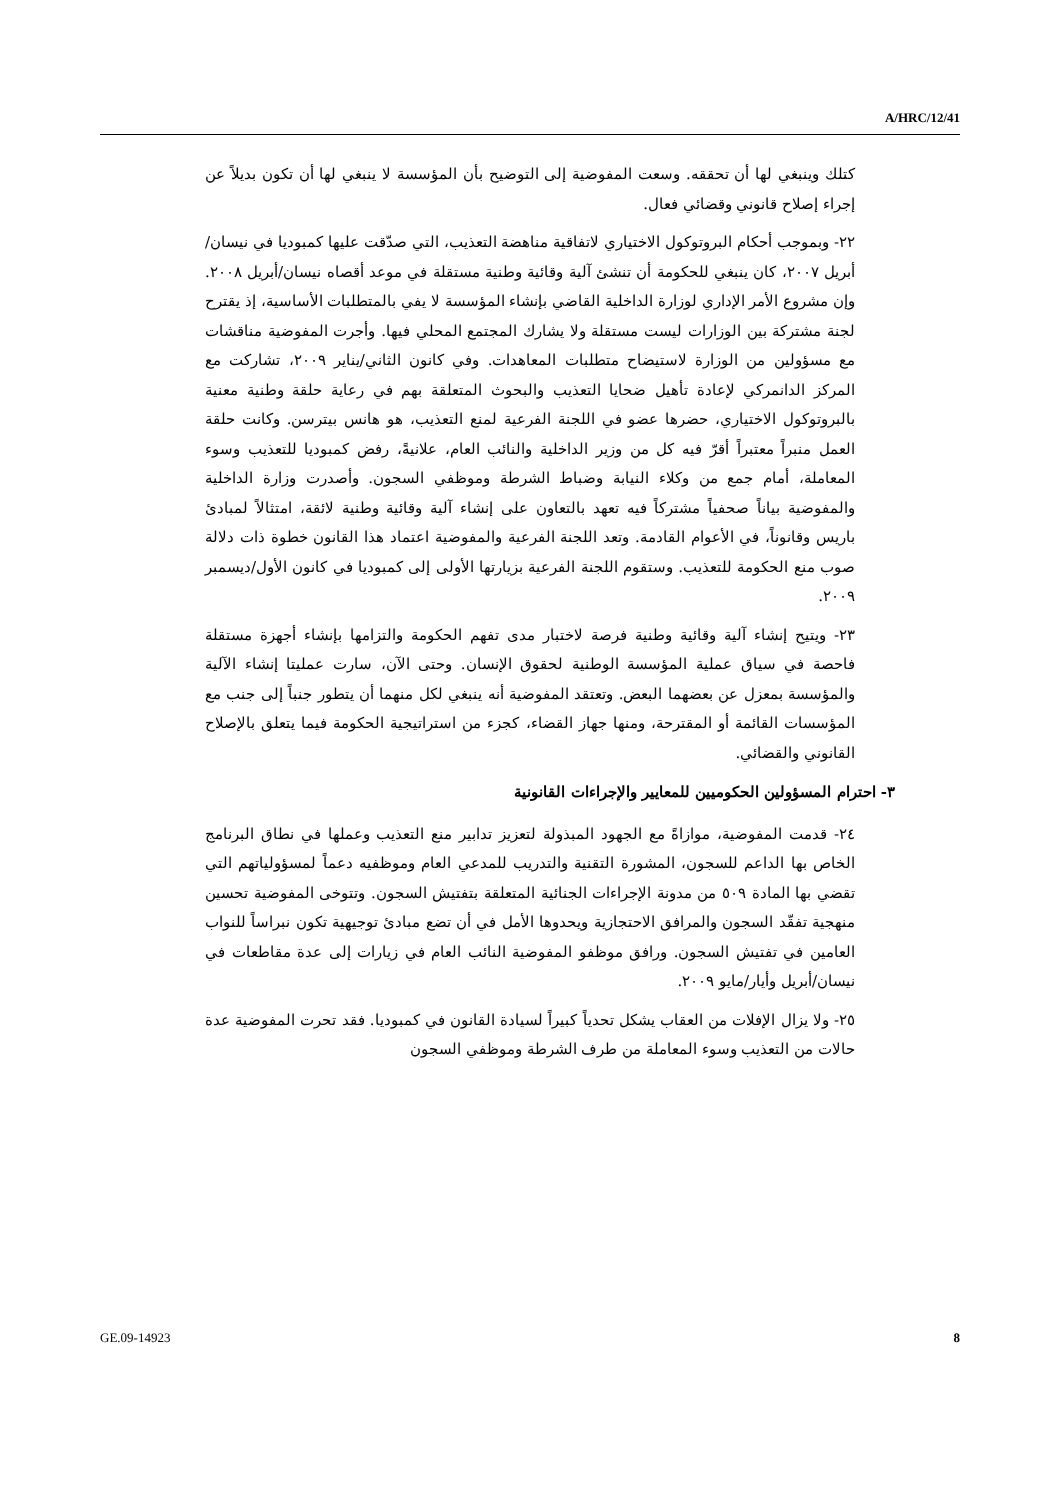A/HRC/12/41
كتلك وينبغي لها أن تحققه. وسعت المفوضية إلى التوضيح بأن المؤسسة لا ينبغي لها أن تكون بديلاً عن إجراء إصلاح قانوني وقضائي فعال.
٢٢- وبموجب أحكام البروتوكول الاختياري لاتفاقية مناهضة التعذيب، التي صدّقت عليها كمبوديا في نيسان/أبريل ٢٠٠٧، كان ينبغي للحكومة أن تنشئ آلية وقائية وطنية مستقلة في موعد أقصاه نيسان/أبريل ٢٠٠٨. وإن مشروع الأمر الإداري لوزارة الداخلية القاضي بإنشاء المؤسسة لا يفي بالمتطلبات الأساسية، إذ يقترح لجنة مشتركة بين الوزارات ليست مستقلة ولا يشارك المجتمع المحلي فيها. وأجرت المفوضية مناقشات مع مسؤولين من الوزارة لاستيضاح متطلبات المعاهدات. وفي كانون الثاني/يناير ٢٠٠٩، تشاركت مع المركز الدانمركي لإعادة تأهيل ضحايا التعذيب والبحوث المتعلقة بهم في رعاية حلقة وطنية معنية بالبروتوكول الاختياري، حضرها عضو في اللجنة الفرعية لمنع التعذيب، هو هانس بيترسن. وكانت حلقة العمل منبراً معتبراً أقرّ فيه كل من وزير الداخلية والنائب العام، علانيةً، رفض كمبوديا للتعذيب وسوء المعاملة، أمام جمع من وكلاء النيابة وضباط الشرطة وموظفي السجون. وأصدرت وزارة الداخلية والمفوضية بياناً صحفياً مشتركاً فيه تعهد بالتعاون على إنشاء آلية وقائية وطنية لائقة، امتثالاً لمبادئ باريس وقانوناً، في الأعوام القادمة. وتعد اللجنة الفرعية والمفوضية اعتماد هذا القانون خطوة ذات دلالة صوب منع الحكومة للتعذيب. وستقوم اللجنة الفرعية بزيارتها الأولى إلى كمبوديا في كانون الأول/ديسمبر ٢٠٠٩.
٢٣- ويتيح إنشاء آلية وقائية وطنية فرصة لاختبار مدى تفهم الحكومة والتزامها بإنشاء أجهزة مستقلة فاحصة في سياق عملية المؤسسة الوطنية لحقوق الإنسان. وحتى الآن، سارت عمليتا إنشاء الآلية والمؤسسة بمعزل عن بعضهما البعض. وتعتقد المفوضية أنه ينبغي لكل منهما أن يتطور جنباً إلى جنب مع المؤسسات القائمة أو المقترحة، ومنها جهاز القضاء، كجزء من استراتيجية الحكومة فيما يتعلق بالإصلاح القانوني والقضائي.
٣- احترام المسؤولين الحكوميين للمعايير والإجراءات القانونية
٢٤- قدمت المفوضية، موازاةً مع الجهود المبذولة لتعزيز تدابير منع التعذيب وعملها في نطاق البرنامج الخاص بها الداعم للسجون، المشورة التقنية والتدريب للمدعي العام وموظفيه دعماً لمسؤولياتهم التي تقضي بها المادة ٥٠٩ من مدونة الإجراءات الجنائية المتعلقة بتفتيش السجون. وتتوخى المفوضية تحسين منهجية تفقّد السجون والمرافق الاحتجازية ويحدوها الأمل في أن تضع مبادئ توجيهية تكون نبراساً للنواب العامين في تفتيش السجون. ورافق موظفو المفوضية النائب العام في زيارات إلى عدة مقاطعات في نيسان/أبريل وأيار/مايو ٢٠٠٩.
٢٥- ولا يزال الإفلات من العقاب يشكل تحدياً كبيراً لسيادة القانون في كمبوديا. فقد تحرت المفوضية عدة حالات من التعذيب وسوء المعاملة من طرف الشرطة وموظفي السجون
GE.09-14923 8